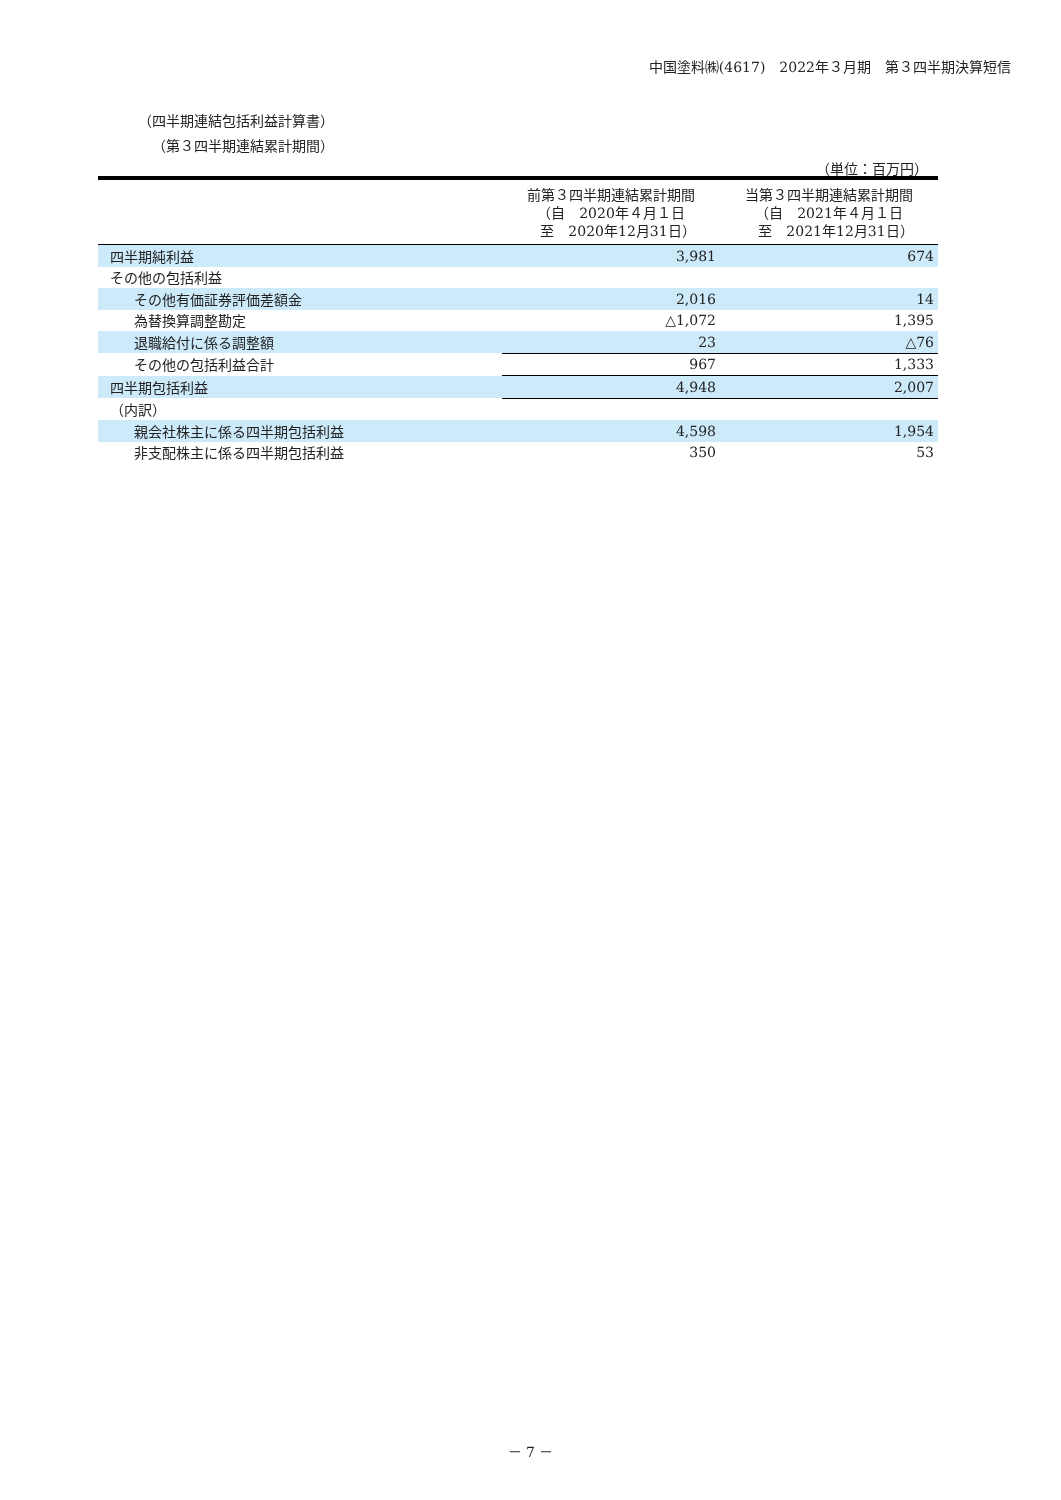中国塗料㈱(4617)　2022年３月期　第３四半期決算短信
（四半期連結包括利益計算書）
（第３四半期連結累計期間）
（単位：百万円）
| | 前第３四半期連結累計期間 （自 2020年４月１日 至 2020年12月31日） | 当第３四半期連結累計期間 （自 2021年４月１日 至 2021年12月31日） |
| --- | --- | --- |
| 四半期純利益 | 3,981 | 674 |
| その他の包括利益 | | |
| その他有価証券評価差額金 | 2,016 | 14 |
| 為替換算調整勘定 | △1,072 | 1,395 |
| 退職給付に係る調整額 | 23 | △76 |
| その他の包括利益合計 | 967 | 1,333 |
| 四半期包括利益 | 4,948 | 2,007 |
| （内訳） | | |
| 親会社株主に係る四半期包括利益 | 4,598 | 1,954 |
| 非支配株主に係る四半期包括利益 | 350 | 53 |
－ 7 －